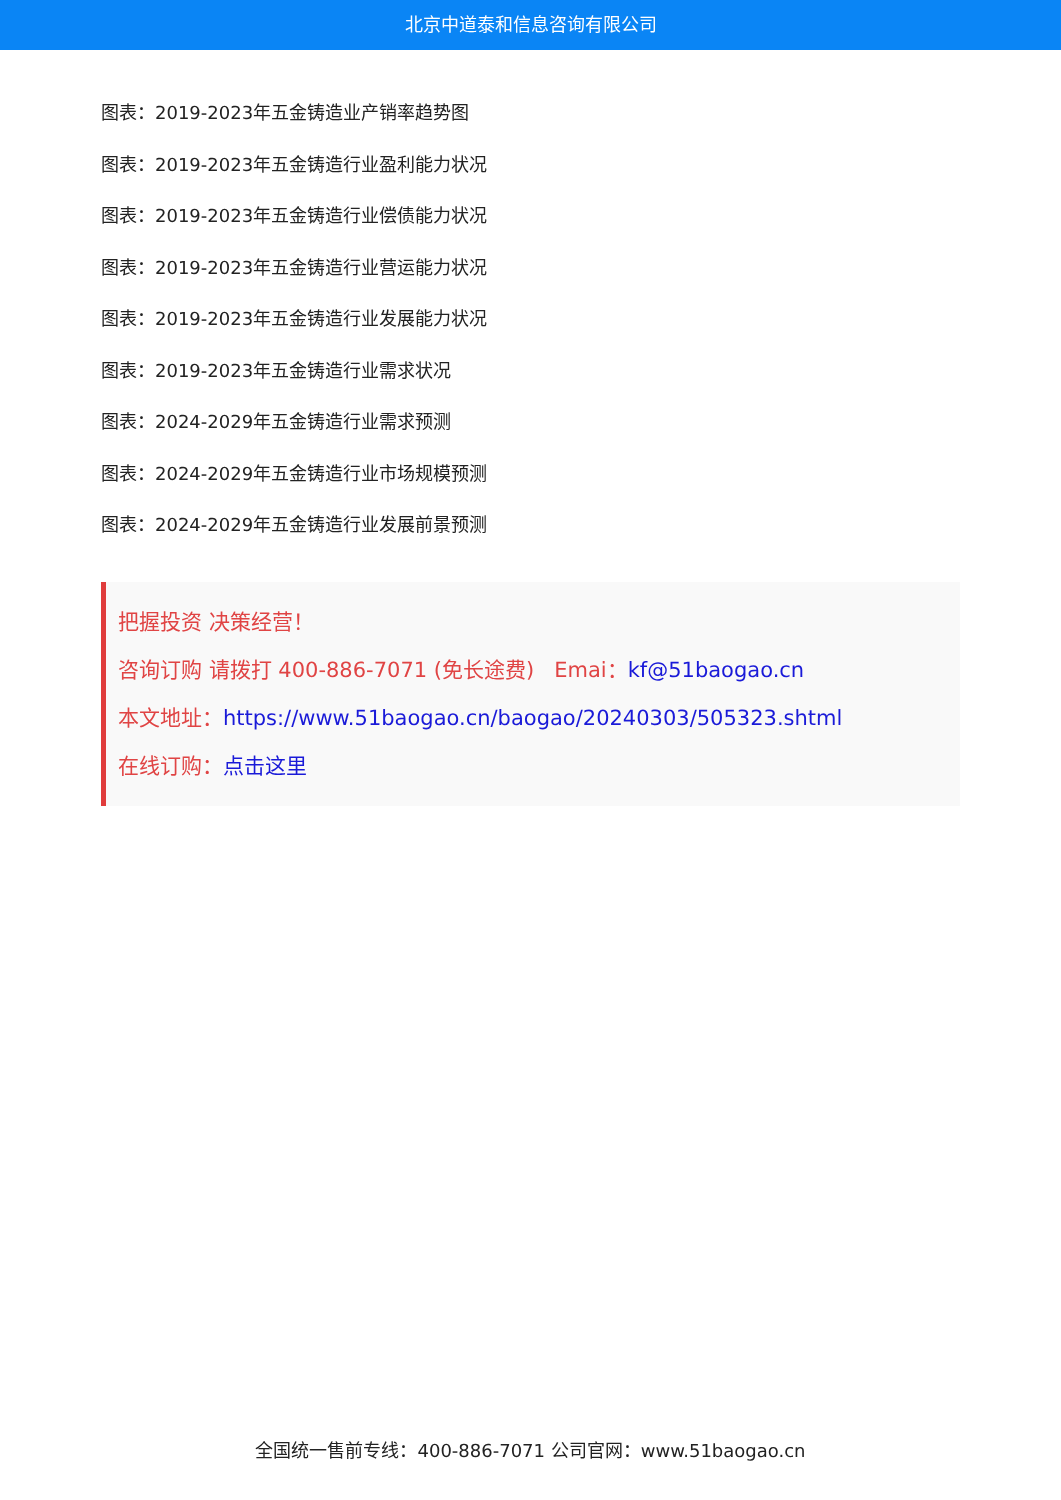北京中道泰和信息咨询有限公司
图表：2019-2023年五金铸造业产销率趋势图
图表：2019-2023年五金铸造行业盈利能力状况
图表：2019-2023年五金铸造行业偿债能力状况
图表：2019-2023年五金铸造行业营运能力状况
图表：2019-2023年五金铸造行业发展能力状况
图表：2019-2023年五金铸造行业需求状况
图表：2024-2029年五金铸造行业需求预测
图表：2024-2029年五金铸造行业市场规模预测
图表：2024-2029年五金铸造行业发展前景预测
把握投资 决策经营！
咨询订购 请拨打 400-886-7071 (免长途费) Emai：kf@51baogao.cn
本文地址：https://www.51baogao.cn/baogao/20240303/505323.shtml
在线订购：点击这里
全国统一售前专线：400-886-7071 公司官网：www.51baogao.cn